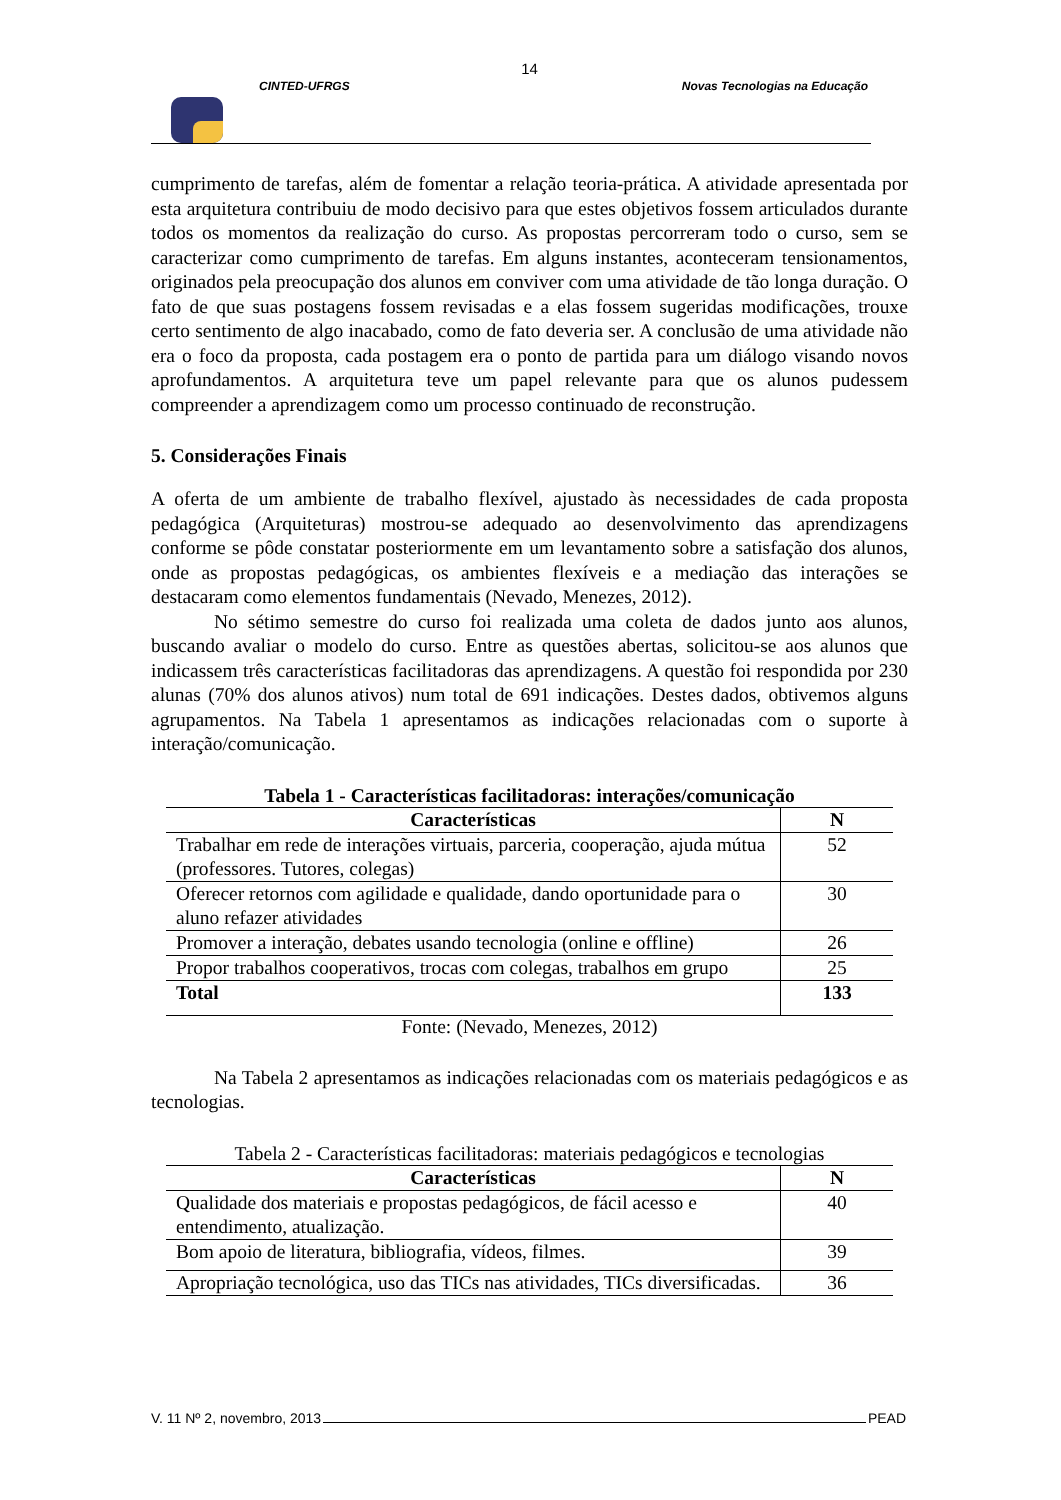14
CINTED-UFRGS Novas Tecnologias na Educação
cumprimento de tarefas, além de fomentar a relação teoria-prática. A atividade apresentada por esta arquitetura contribuiu de modo decisivo para que estes objetivos fossem articulados durante todos os momentos da realização do curso. As propostas percorreram todo o curso, sem se caracterizar como cumprimento de tarefas. Em alguns instantes, aconteceram tensionamentos, originados pela preocupação dos alunos em conviver com uma atividade de tão longa duração. O fato de que suas postagens fossem revisadas e a elas fossem sugeridas modificações, trouxe certo sentimento de algo inacabado, como de fato deveria ser. A conclusão de uma atividade não era o foco da proposta, cada postagem era o ponto de partida para um diálogo visando novos aprofundamentos. A arquitetura teve um papel relevante para que os alunos pudessem compreender a aprendizagem como um processo continuado de reconstrução.
5. Considerações Finais
A oferta de um ambiente de trabalho flexível, ajustado às necessidades de cada proposta pedagógica (Arquiteturas) mostrou-se adequado ao desenvolvimento das aprendizagens conforme se pôde constatar posteriormente em um levantamento sobre a satisfação dos alunos, onde as propostas pedagógicas, os ambientes flexíveis e a mediação das interações se destacaram como elementos fundamentais (Nevado, Menezes, 2012).
No sétimo semestre do curso foi realizada uma coleta de dados junto aos alunos, buscando avaliar o modelo do curso. Entre as questões abertas, solicitou-se aos alunos que indicassem três características facilitadoras das aprendizagens. A questão foi respondida por 230 alunas (70% dos alunos ativos) num total de 691 indicações. Destes dados, obtivemos alguns agrupamentos. Na Tabela 1 apresentamos as indicações relacionadas com o suporte à interação/comunicação.
Tabela 1 - Características facilitadoras: interações/comunicação
| Características | N |
| --- | --- |
| Trabalhar em rede de interações virtuais, parceria, cooperação, ajuda mútua (professores. Tutores, colegas) | 52 |
| Oferecer retornos com agilidade e qualidade, dando oportunidade para o aluno refazer atividades | 30 |
| Promover a interação, debates usando tecnologia (online e offline) | 26 |
| Propor trabalhos cooperativos, trocas com colegas, trabalhos em grupo | 25 |
| Total | 133 |
Fonte: (Nevado, Menezes, 2012)
Na Tabela 2 apresentamos as indicações relacionadas com os materiais pedagógicos e as tecnologias.
Tabela 2 - Características facilitadoras: materiais pedagógicos e tecnologias
| Características | N |
| --- | --- |
| Qualidade dos materiais e propostas pedagógicos, de fácil acesso e entendimento, atualização. | 40 |
| Bom apoio de literatura, bibliografia, vídeos, filmes. | 39 |
| Apropriação tecnológica, uso das TICs nas atividades, TICs diversificadas. | 36 |
V. 11 Nº 2, novembro, 2013 PEAD